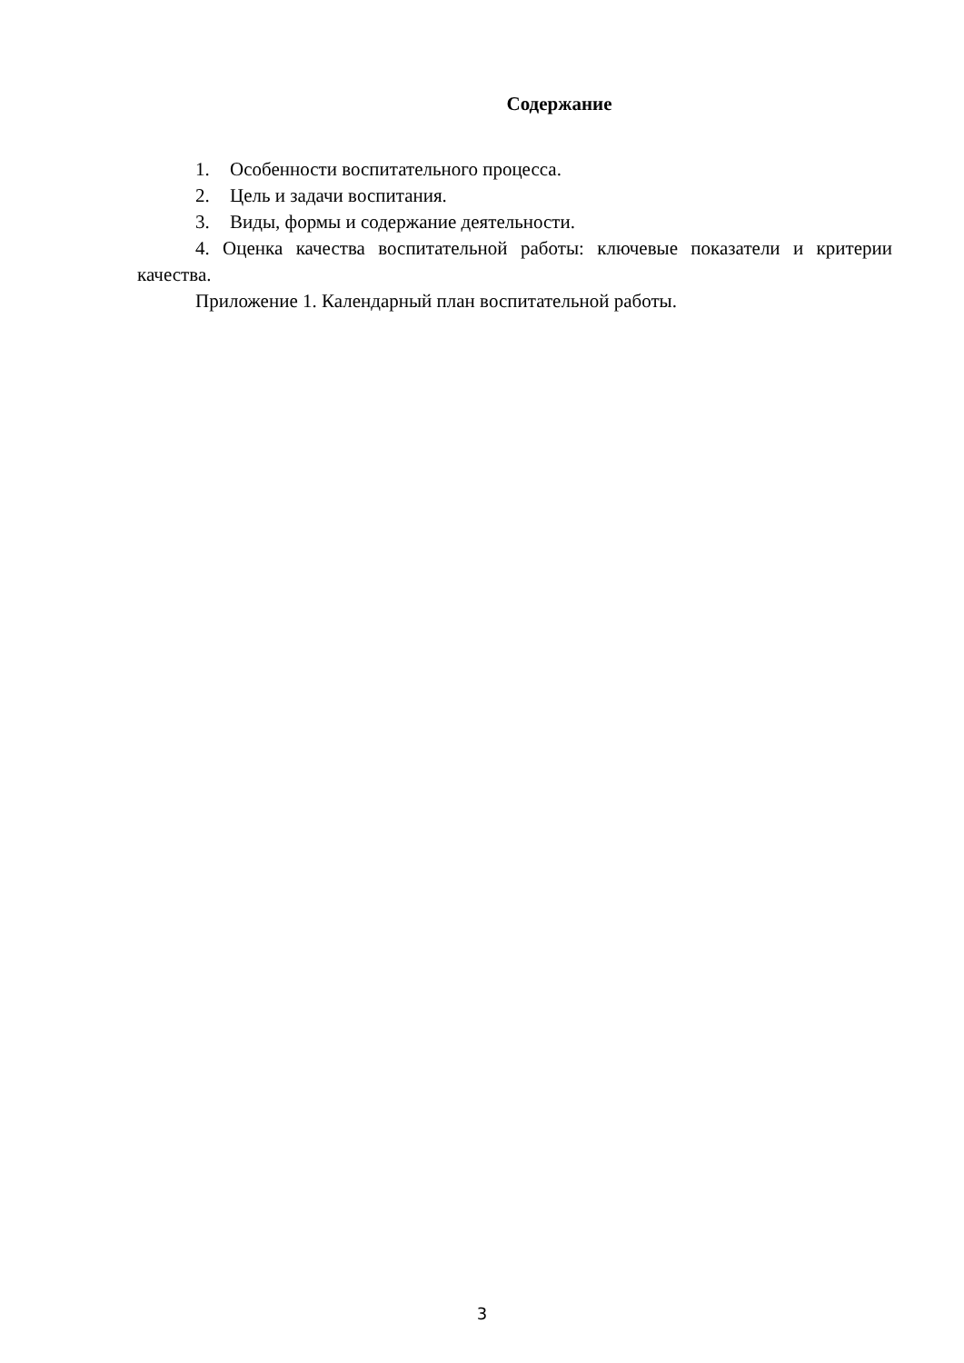Содержание
1. Особенности воспитательного процесса.
2. Цель и задачи воспитания.
3. Виды, формы и содержание деятельности.
4. Оценка качества воспитательной работы: ключевые показатели и критерии качества.
Приложение 1. Календарный план воспитательной работы.
3